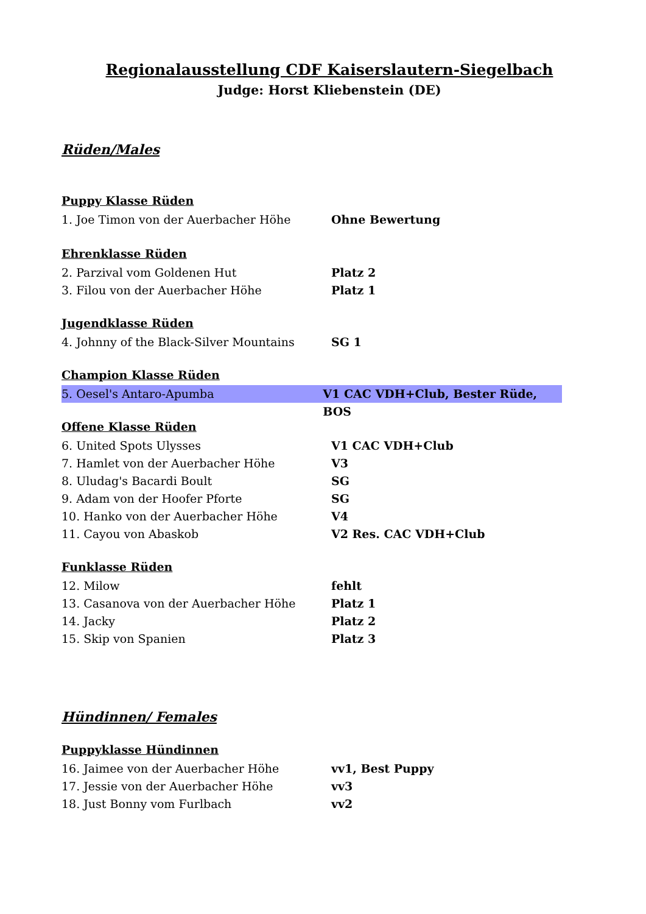Regionalausstellung CDF Kaiserslautern-Siegelbach
Judge: Horst Kliebenstein (DE)
Rüden/Males
Puppy Klasse Rüden
1. Joe Timon von der Auerbacher Höhe Ohne Bewertung
Ehrenklasse Rüden
2. Parzival vom Goldenen Hut Platz 2
3. Filou von der Auerbacher Höhe Platz 1
Jugendklasse Rüden
4. Johnny of the Black-Silver Mountains SG 1
Champion Klasse Rüden
5. Oesel's Antaro-Apumba V1 CAC VDH+Club, Bester Rüde, BOS
Offene Klasse Rüden
6. United Spots Ulysses V1 CAC VDH+Club
7. Hamlet von der Auerbacher Höhe V3
8. Uludag's Bacardi Boult SG
9. Adam von der Hoofer Pforte SG
10. Hanko von der Auerbacher Höhe V4
11. Cayou von Abaskob V2 Res. CAC VDH+Club
Funklasse Rüden
12. Milow fehlt
13. Casanova von der Auerbacher Höhe Platz 1
14. Jacky Platz 2
15. Skip von Spanien Platz 3
Hündinnen/ Females
Puppyklasse Hündinnen
16. Jaimee von der Auerbacher Höhe vv1, Best Puppy
17. Jessie von der Auerbacher Höhe vv3
18. Just Bonny vom Furlbach vv2